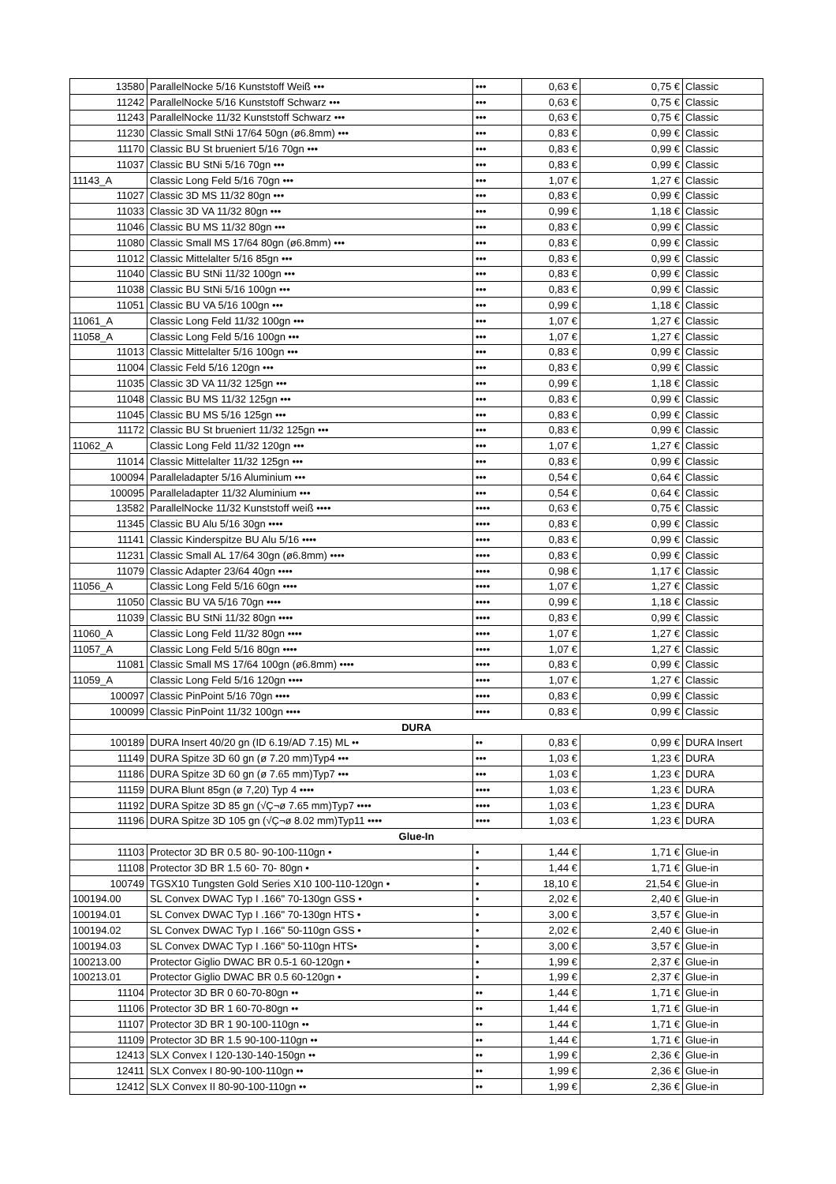| 13580 | ParallelNocke 5/16 Kunststoff Weiß ••• | ••• | 0,63 € | 0,75 € | Classic |
| 11242 | ParallelNocke 5/16 Kunststoff Schwarz ••• | ••• | 0,63 € | 0,75 € | Classic |
| 11243 | ParallelNocke 11/32 Kunststoff Schwarz ••• | ••• | 0,63 € | 0,75 € | Classic |
| 11230 | Classic Small StNi 17/64 50gn (ø6.8mm) ••• | ••• | 0,83 € | 0,99 € | Classic |
| 11170 | Classic BU St brueniert 5/16 70gn ••• | ••• | 0,83 € | 0,99 € | Classic |
| 11037 | Classic BU StNi 5/16 70gn ••• | ••• | 0,83 € | 0,99 € | Classic |
| 11143_A | Classic Long Feld 5/16 70gn ••• | ••• | 1,07 € | 1,27 € | Classic |
| 11027 | Classic 3D MS 11/32 80gn ••• | ••• | 0,83 € | 0,99 € | Classic |
| 11033 | Classic 3D VA 11/32 80gn ••• | ••• | 0,99 € | 1,18 € | Classic |
| 11046 | Classic BU MS 11/32 80gn ••• | ••• | 0,83 € | 0,99 € | Classic |
| 11080 | Classic Small MS 17/64 80gn (ø6.8mm) ••• | ••• | 0,83 € | 0,99 € | Classic |
| 11012 | Classic Mittelalter 5/16 85gn ••• | ••• | 0,83 € | 0,99 € | Classic |
| 11040 | Classic BU StNi 11/32 100gn ••• | ••• | 0,83 € | 0,99 € | Classic |
| 11038 | Classic BU StNi 5/16 100gn ••• | ••• | 0,83 € | 0,99 € | Classic |
| 11051 | Classic BU VA 5/16 100gn ••• | ••• | 0,99 € | 1,18 € | Classic |
| 11061_A | Classic Long Feld 11/32 100gn ••• | ••• | 1,07 € | 1,27 € | Classic |
| 11058_A | Classic Long Feld 5/16 100gn ••• | ••• | 1,07 € | 1,27 € | Classic |
| 11013 | Classic Mittelalter 5/16 100gn ••• | ••• | 0,83 € | 0,99 € | Classic |
| 11004 | Classic Feld 5/16 120gn ••• | ••• | 0,83 € | 0,99 € | Classic |
| 11035 | Classic 3D VA 11/32 125gn ••• | ••• | 0,99 € | 1,18 € | Classic |
| 11048 | Classic BU MS 11/32 125gn ••• | ••• | 0,83 € | 0,99 € | Classic |
| 11045 | Classic BU MS 5/16 125gn ••• | ••• | 0,83 € | 0,99 € | Classic |
| 11172 | Classic BU St brueniert 11/32 125gn ••• | ••• | 0,83 € | 0,99 € | Classic |
| 11062_A | Classic Long Feld 11/32 120gn ••• | ••• | 1,07 € | 1,27 € | Classic |
| 11014 | Classic Mittelalter 11/32 125gn ••• | ••• | 0,83 € | 0,99 € | Classic |
| 100094 | Paralleladapter 5/16 Aluminium ••• | ••• | 0,54 € | 0,64 € | Classic |
| 100095 | Paralleladapter 11/32 Aluminium ••• | ••• | 0,54 € | 0,64 € | Classic |
| 13582 | ParallelNocke 11/32 Kunststoff weiß •••• | •••• | 0,63 € | 0,75 € | Classic |
| 11345 | Classic BU Alu 5/16 30gn •••• | •••• | 0,83 € | 0,99 € | Classic |
| 11141 | Classic Kinderspitze BU Alu 5/16 •••• | •••• | 0,83 € | 0,99 € | Classic |
| 11231 | Classic Small AL 17/64 30gn (ø6.8mm) •••• | •••• | 0,83 € | 0,99 € | Classic |
| 11079 | Classic Adapter 23/64 40gn •••• | •••• | 0,98 € | 1,17 € | Classic |
| 11056_A | Classic Long Feld 5/16 60gn •••• | •••• | 1,07 € | 1,27 € | Classic |
| 11050 | Classic BU VA 5/16 70gn •••• | •••• | 0,99 € | 1,18 € | Classic |
| 11039 | Classic BU StNi 11/32 80gn •••• | •••• | 0,83 € | 0,99 € | Classic |
| 11060_A | Classic Long Feld 11/32 80gn •••• | •••• | 1,07 € | 1,27 € | Classic |
| 11057_A | Classic Long Feld 5/16 80gn •••• | •••• | 1,07 € | 1,27 € | Classic |
| 11081 | Classic Small MS 17/64 100gn (ø6.8mm) •••• | •••• | 0,83 € | 0,99 € | Classic |
| 11059_A | Classic Long Feld 5/16 120gn •••• | •••• | 1,07 € | 1,27 € | Classic |
| 100097 | Classic PinPoint 5/16 70gn •••• | •••• | 0,83 € | 0,99 € | Classic |
| 100099 | Classic PinPoint 11/32 100gn •••• | •••• | 0,83 € | 0,99 € | Classic |
| DURA | | | | | |
| 100189 | DURA Insert 40/20 gn (ID 6.19/AD 7.15) ML •• | •• | 0,83 € | 0,99 € | DURA Insert |
| 11149 | DURA Spitze 3D 60 gn (ø 7.20 mm)Typ4 ••• | ••• | 1,03 € | 1,23 € | DURA |
| 11186 | DURA Spitze 3D 60 gn (ø 7.65 mm)Typ7 ••• | ••• | 1,03 € | 1,23 € | DURA |
| 11159 | DURA Blunt 85gn (ø 7,20) Typ 4 •••• | •••• | 1,03 € | 1,23 € | DURA |
| 11192 | DURA Spitze 3D 85 gn (√Ç¬ø 7.65 mm)Typ7 •••• | •••• | 1,03 € | 1,23 € | DURA |
| 11196 | DURA Spitze 3D 105 gn (√Ç¬ø 8.02 mm)Typ11 •••• | •••• | 1,03 € | 1,23 € | DURA |
| Glue-In | | | | | |
| 11103 | Protector 3D BR 0.5 80- 90-100-110gn • | • | 1,44 € | 1,71 € | Glue-in |
| 11108 | Protector 3D BR 1.5 60- 70- 80gn • | • | 1,44 € | 1,71 € | Glue-in |
| 100749 | TGSX10 Tungsten Gold Series X10 100-110-120gn • | • | 18,10 € | 21,54 € | Glue-in |
| 100194.00 | SL Convex DWAC Typ I .166" 70-130gn GSS • | • | 2,02 € | 2,40 € | Glue-in |
| 100194.01 | SL Convex DWAC Typ I .166" 70-130gn HTS • | • | 3,00 € | 3,57 € | Glue-in |
| 100194.02 | SL Convex DWAC Typ I .166" 50-110gn GSS • | • | 2,02 € | 2,40 € | Glue-in |
| 100194.03 | SL Convex DWAC Typ I .166" 50-110gn HTS• | • | 3,00 € | 3,57 € | Glue-in |
| 100213.00 | Protector Giglio DWAC BR 0.5-1 60-120gn • | • | 1,99 € | 2,37 € | Glue-in |
| 100213.01 | Protector Giglio DWAC BR 0.5 60-120gn • | • | 1,99 € | 2,37 € | Glue-in |
| 11104 | Protector 3D BR 0 60-70-80gn •• | •• | 1,44 € | 1,71 € | Glue-in |
| 11106 | Protector 3D BR 1 60-70-80gn •• | •• | 1,44 € | 1,71 € | Glue-in |
| 11107 | Protector 3D BR 1 90-100-110gn •• | •• | 1,44 € | 1,71 € | Glue-in |
| 11109 | Protector 3D BR 1.5 90-100-110gn •• | •• | 1,44 € | 1,71 € | Glue-in |
| 12413 | SLX Convex I 120-130-140-150gn •• | •• | 1,99 € | 2,36 € | Glue-in |
| 12411 | SLX Convex I 80-90-100-110gn •• | •• | 1,99 € | 2,36 € | Glue-in |
| 12412 | SLX Convex II 80-90-100-110gn •• | •• | 1,99 € | 2,36 € | Glue-in |